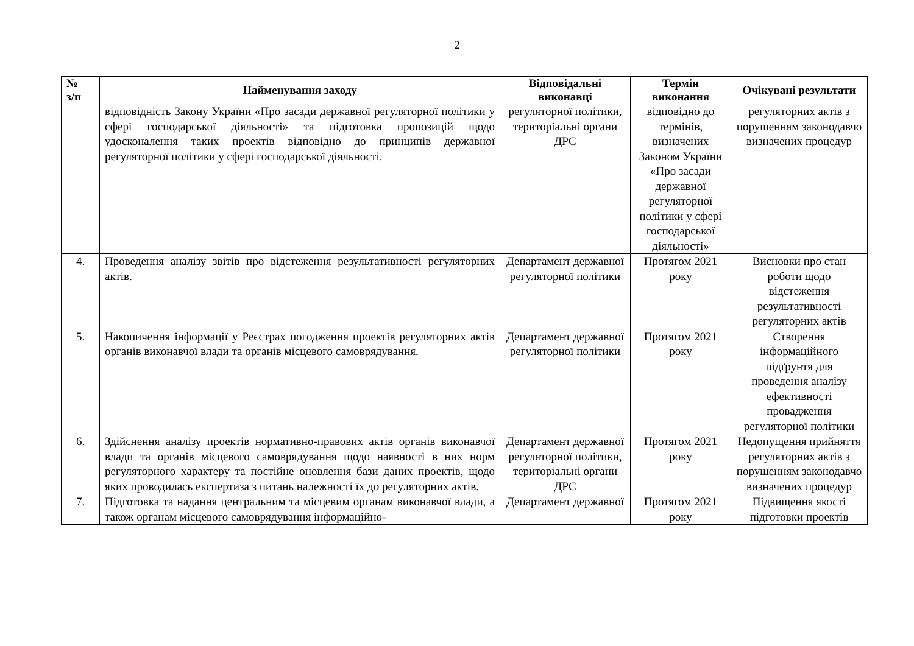2
| № з/п | Найменування заходу | Відповідальні виконавці | Термін виконання | Очікувані результати |
| --- | --- | --- | --- | --- |
| | відповідність Закону України «Про засади державної регуляторної політики у сфері господарської діяльності» та підготовка пропозицій щодо удосконалення таких проектів відповідно до принципів державної регуляторної політики у сфері господарської діяльності. | регуляторної політики, територіальні органи ДРС | відповідно до термінів, визначених Законом України «Про засади державної регуляторної політики у сфері господарської діяльності» | регуляторних актів з порушенням законодавчо визначених процедур |
| 4. | Проведення аналізу звітів про відстеження результативності регуляторних актів. | Департамент державної регуляторної політики | Протягом 2021 року | Висновки про стан роботи щодо відстеження результативності регуляторних актів |
| 5. | Накопичення інформації у Реєстрах погодження проектів регуляторних актів органів виконавчої влади та органів місцевого самоврядування. | Департамент державної регуляторної політики | Протягом 2021 року | Створення інформаційного підґрунтя для проведення аналізу ефективності провадження регуляторної політики |
| 6. | Здійснення аналізу проектів нормативно-правових актів органів виконавчої влади та органів місцевого самоврядування щодо наявності в них норм регуляторного характеру та постійне оновлення бази даних проектів, щодо яких проводилась експертиза з питань належності їх до регуляторних актів. | Департамент державної регуляторної політики, територіальні органи ДРС | Протягом 2021 року | Недопущення прийняття регуляторних актів з порушенням законодавчо визначених процедур |
| 7. | Підготовка та надання центральним та місцевим органам виконавчої влади, а також органам місцевого самоврядування інформаційно- | Департамент державної | Протягом 2021 року | Підвищення якості підготовки проектів |